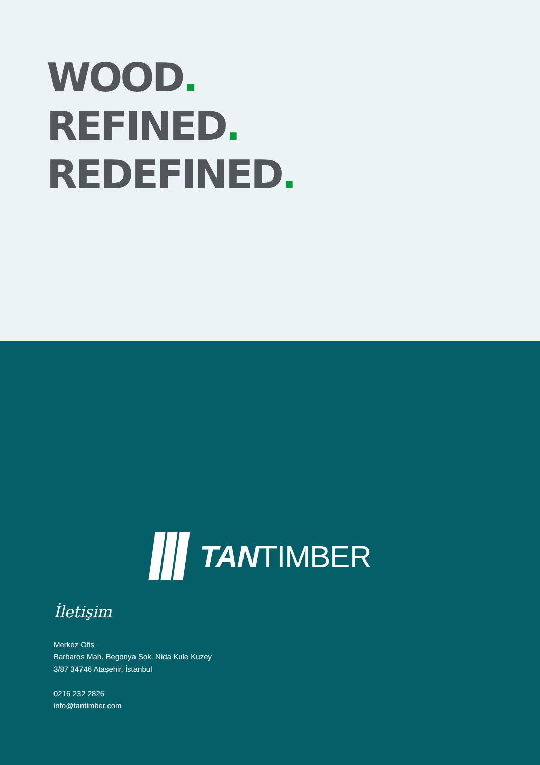WOOD.
REFINED.
REDEFINED.
TANTIMBER
İletişim
Merkez Ofis
Barbaros Mah. Begonya Sok. Nida Kule Kuzey
3/87 34746 Ataşehir, İstanbul
0216 232 2826
info@tantimber.com